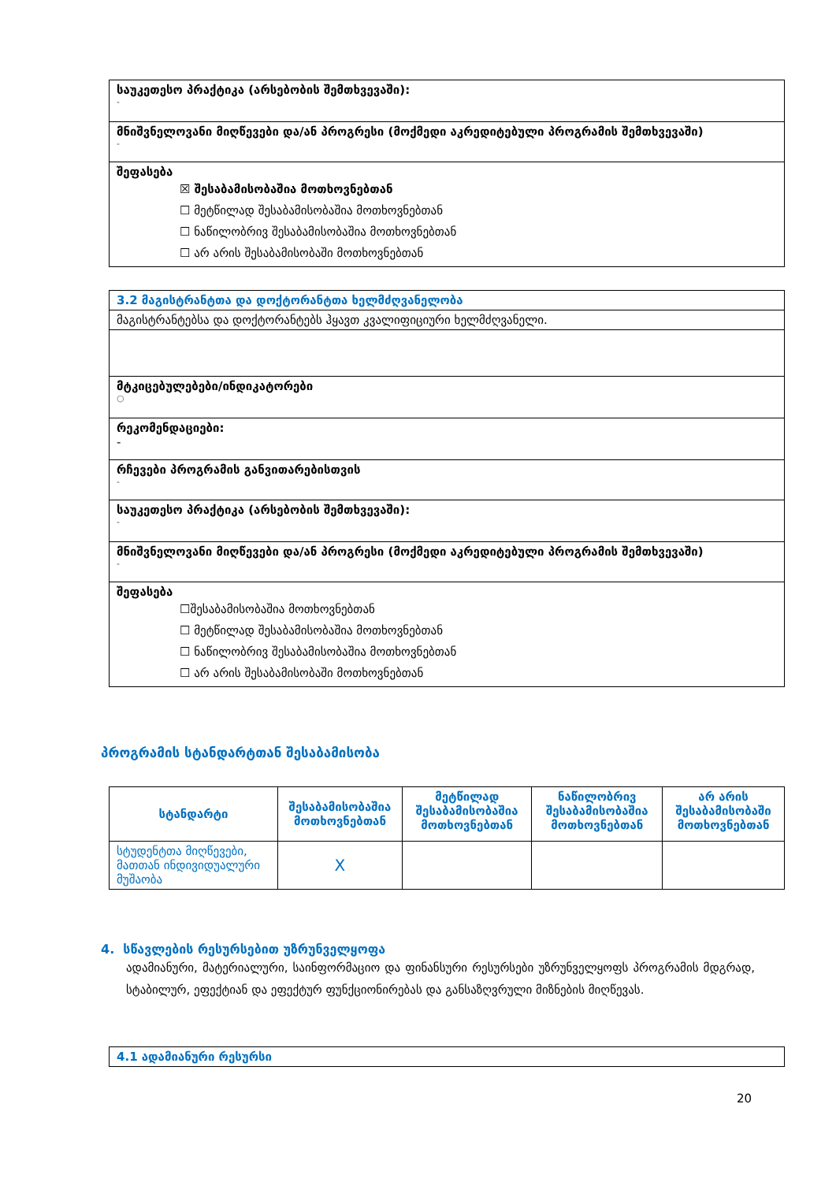| საუკეთესო პრაქტიკა (არსებობის შემთხვევაში): - |
| მნიშვნელოვანი მიღწევები და/ან პროგრესი (მოქმედი აკრედიტებული პროგრამის შემთხვევაში) - |
| შეფასება ☒ შესაბამისობაშია მოთხოვნებთან ☐ მეტწილად შესაბამისობაშია მოთხოვნებთან ☐ ნაწილობრივ შესაბამისობაშია მოთხოვნებთან ☐ არ არის შესაბამისობაში მოთხოვნებთან |
| 3.2 მაგისტრანტთა და დოქტორანტთა ხელმძღვანელობა |
| მაგისტრანტებსა და დოქტორანტებს ჰყავთ კვალიფიციური ხელმძღვანელი. |
| მტკიცებულებები/ინდიკატორები ○ |
| რეკომენდაციები: - |
| რჩევები პროგრამის განვითარებისთვის - |
| საუკეთესო პრაქტიკა (არსებობის შემთხვევაში): - |
| მნიშვნელოვანი მიღწევები და/ან პროგრესი (მოქმედი აკრედიტებული პროგრამის შემთხვევაში) - |
| შეფასება ☐შესაბამისობაშია მოთხოვნებთან ☐ მეტწილად შესაბამისობაშია მოთხოვნებთან ☐ ნაწილობრივ შესაბამისობაშია მოთხოვნებთან ☐ არ არის შესაბამისობაში მოთხოვნებთან |
პროგრამის სტანდარტთან შესაბამისობა
| სტანდარტი | შესაბამისობაშია მოთხოვნებთან | მეტწილად შესაბამისობაშია მოთხოვნებთან | ნაწილობრივ შესაბამისობაშია მოთხოვნებთან | არ არის შესაბამისობაში მოთხოვნებთან |
| --- | --- | --- | --- | --- |
| სტუდენტთა მიღწევები, მათთან ინდივიდუალური მუშაობა | X | | | |
4. სწავლების რესურსებით უზრუნველყოფა
ადამიანური, მატერიალური, საინფორმაციო და ფინანსური რესურსები უზრუნველყოფს პროგრამის მდგრად, სტაბილურ, ეფექტიან და ეფექტურ ფუნქციონირებას და განსაზღვრული მიზნების მიღწევას.
| 4.1 ადამიანური რესურსი |
20